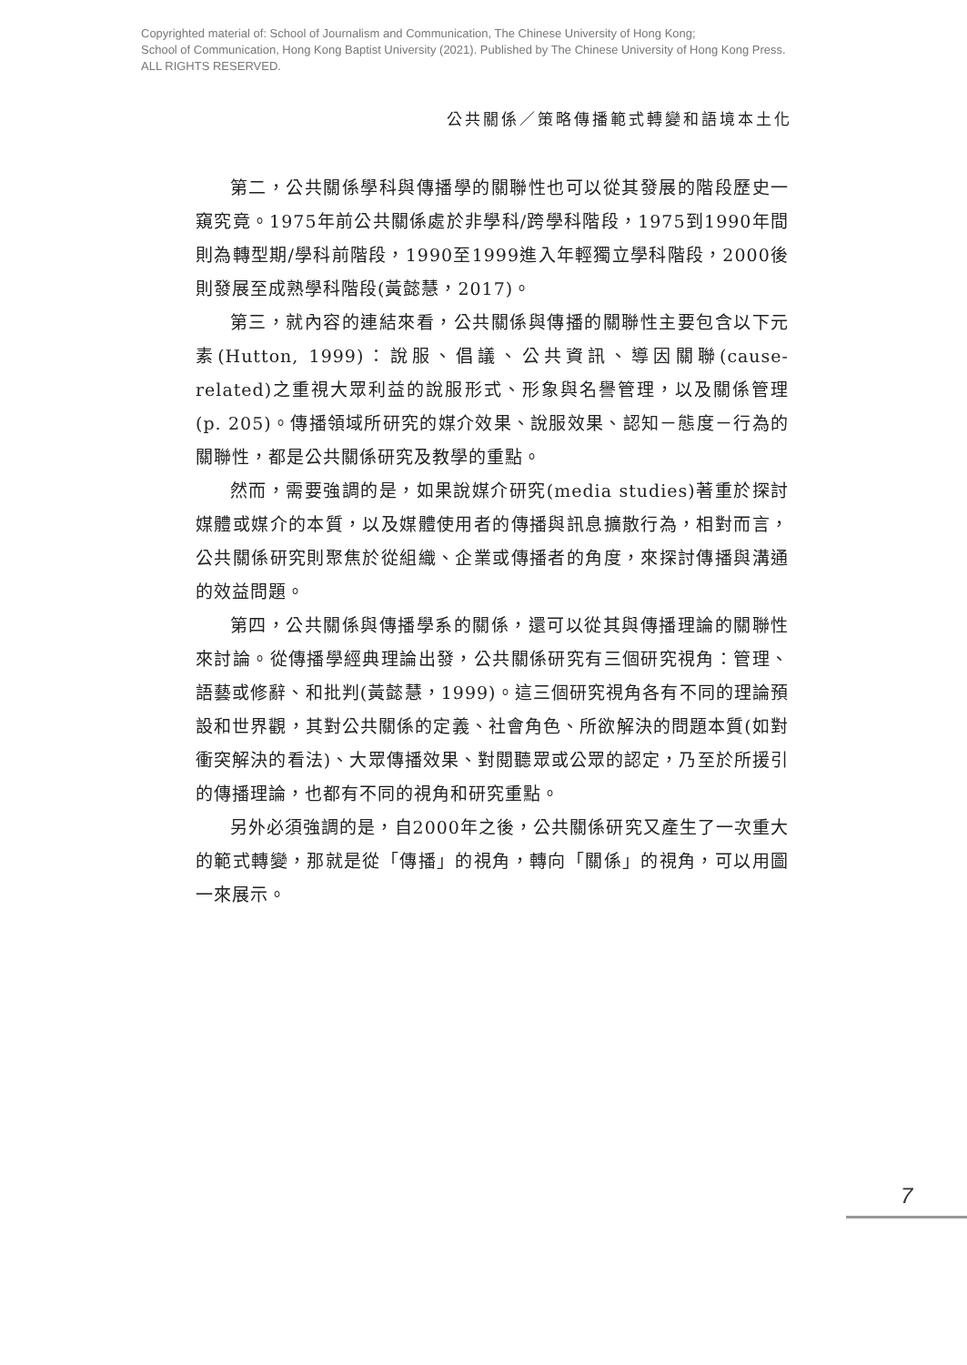Copyrighted material of: School of Journalism and Communication, The Chinese University of Hong Kong;
School of Communication, Hong Kong Baptist University (2021). Published by The Chinese University of Hong Kong Press.
ALL RIGHTS RESERVED.
公共關係／策略傳播範式轉變和語境本土化
第二，公共關係學科與傳播學的關聯性也可以從其發展的階段歷史一窺究竟。1975年前公共關係處於非學科/跨學科階段，1975到1990年間則為轉型期/學科前階段，1990至1999進入年輕獨立學科階段，2000後則發展至成熟學科階段(黃懿慧，2017)。
第三，就內容的連結來看，公共關係與傳播的關聯性主要包含以下元素(Hutton, 1999)：說服、倡議、公共資訊、導因關聯(cause-related)之重視大眾利益的說服形式、形象與名譽管理，以及關係管理(p. 205)。傳播領域所研究的媒介效果、說服效果、認知－態度－行為的關聯性，都是公共關係研究及教學的重點。
然而，需要強調的是，如果說媒介研究(media studies)著重於探討媒體或媒介的本質，以及媒體使用者的傳播與訊息擴散行為，相對而言，公共關係研究則聚焦於從組織、企業或傳播者的角度，來探討傳播與溝通的效益問題。
第四，公共關係與傳播學系的關係，還可以從其與傳播理論的關聯性來討論。從傳播學經典理論出發，公共關係研究有三個研究視角：管理、語藝或修辭、和批判(黃懿慧，1999)。這三個研究視角各有不同的理論預設和世界觀，其對公共關係的定義、社會角色、所欲解決的問題本質(如對衝突解決的看法)、大眾傳播效果、對閱聽眾或公眾的認定，乃至於所援引的傳播理論，也都有不同的視角和研究重點。
另外必須強調的是，自2000年之後，公共關係研究又產生了一次重大的範式轉變，那就是從「傳播」的視角，轉向「關係」的視角，可以用圖一來展示。
7